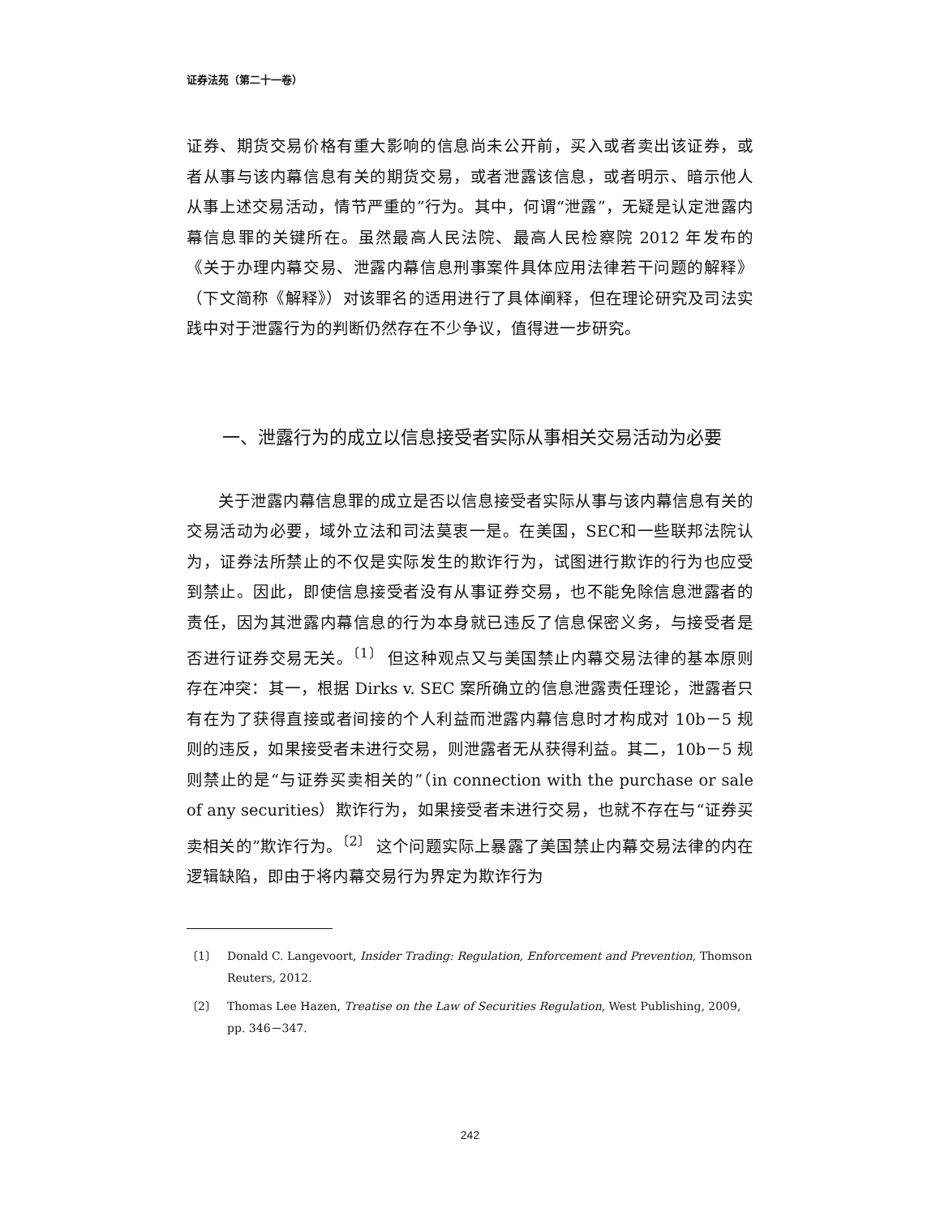证券法苑（第二十一卷）
证券、期货交易价格有重大影响的信息尚未公开前，买入或者卖出该证券，或者从事与该内幕信息有关的期货交易，或者泄露该信息，或者明示、暗示他人从事上述交易活动，情节严重的”行为。其中，何谓“泄露”，无疑是认定泄露内幕信息罪的关键所在。虽然最高人民法院、最高人民检察院 2012 年发布的《关于办理内幕交易、泄露内幕信息刑事案件具体应用法律若干问题的解释》（下文简称《解释》）对该罪名的适用进行了具体阐释，但在理论研究及司法实践中对于泄露行为的判断仍然存在不少争议，值得进一步研究。
一、泄露行为的成立以信息接受者实际从事相关交易活动为必要
关于泄露内幕信息罪的成立是否以信息接受者实际从事与该内幕信息有关的交易活动为必要，域外立法和司法莫衷一是。在美国，SEC和一些联邦法院认为，证券法所禁止的不仅是实际发生的欺诈行为，试图进行欺诈的行为也应受到禁止。因此，即使信息接受者没有从事证券交易，也不能免除信息泄露者的责任，因为其泄露内幕信息的行为本身就已违反了信息保密义务，与接受者是否进行证券交易无关。<sup>〔1〕</sup> 但这种观点又与美国禁止内幕交易法律的基本原则存在冲突：其一，根据 Dirks v. SEC 案所确立的信息泄露责任理论，泄露者只有在为了获得直接或者间接的个人利益而泄露内幕信息时才构成对 10b－5 规则的违反，如果接受者未进行交易，则泄露者无从获得利益。其二，10b－5 规则禁止的是“与证券买卖相关的”（in connection with the purchase or sale of any securities）欺诈行为，如果接受者未进行交易，也就不存在与“证券买卖相关的”欺诈行为。<sup>〔2〕</sup> 这个问题实际上暴露了美国禁止内幕交易法律的内在逻辑缺陷，即由于将内幕交易行为界定为欺诈行为
〔1〕 Donald C. Langevoort, Insider Trading: Regulation, Enforcement and Prevention, Thomson Reuters, 2012.
〔2〕 Thomas Lee Hazen, Treatise on the Law of Securities Regulation, West Publishing, 2009, pp. 346－347.
242